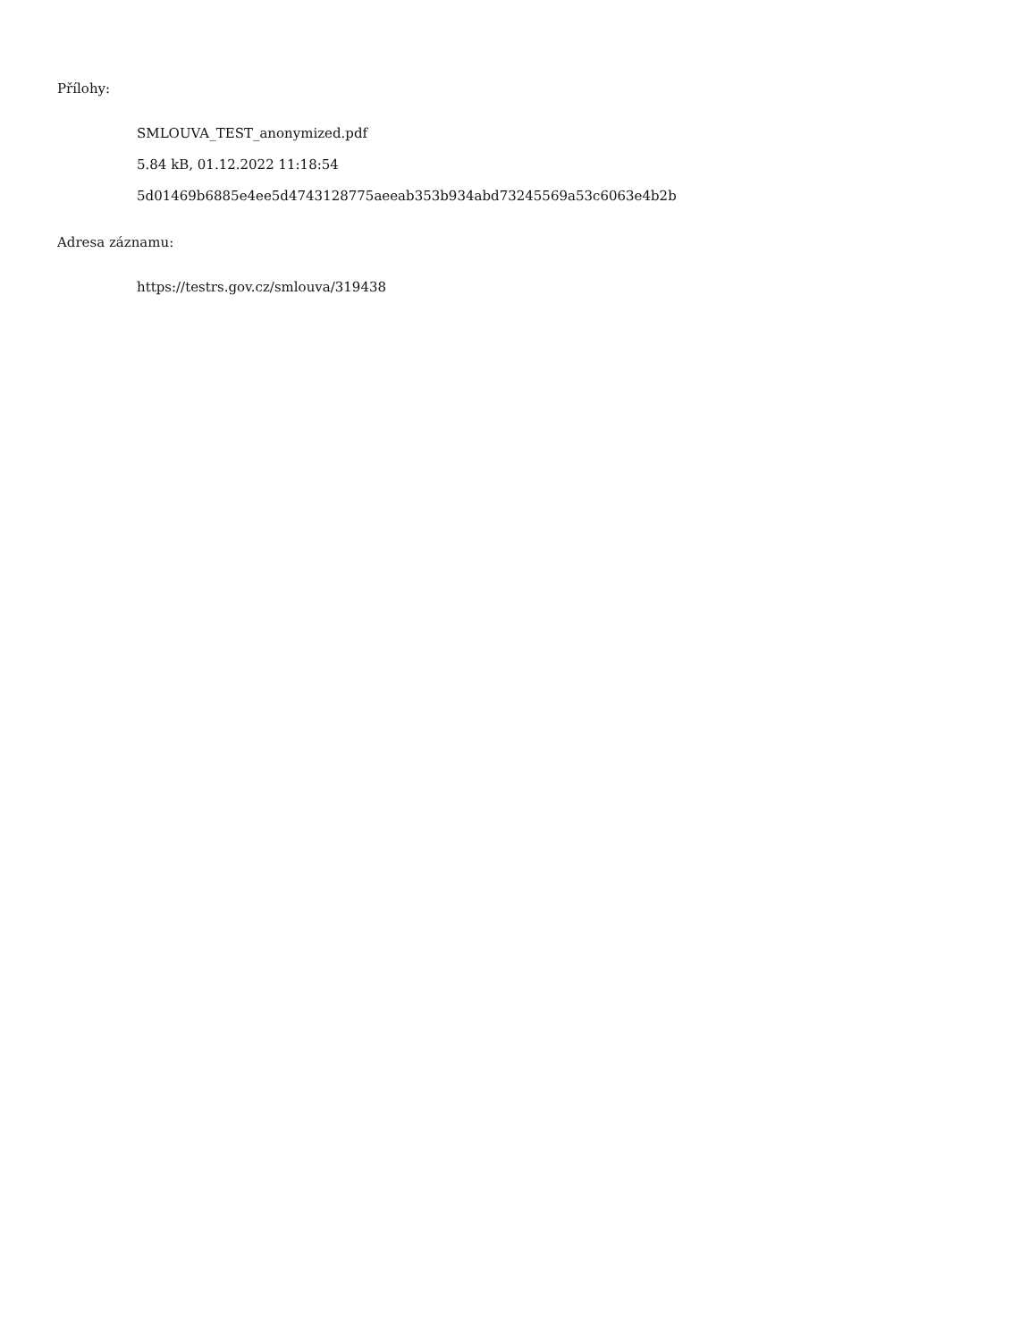Přílohy:
SMLOUVA_TEST_anonymized.pdf
5.84 kB, 01.12.2022 11:18:54
5d01469b6885e4ee5d4743128775aeeab353b934abd73245569a53c6063e4b2b
Adresa záznamu:
https://testrs.gov.cz/smlouva/319438